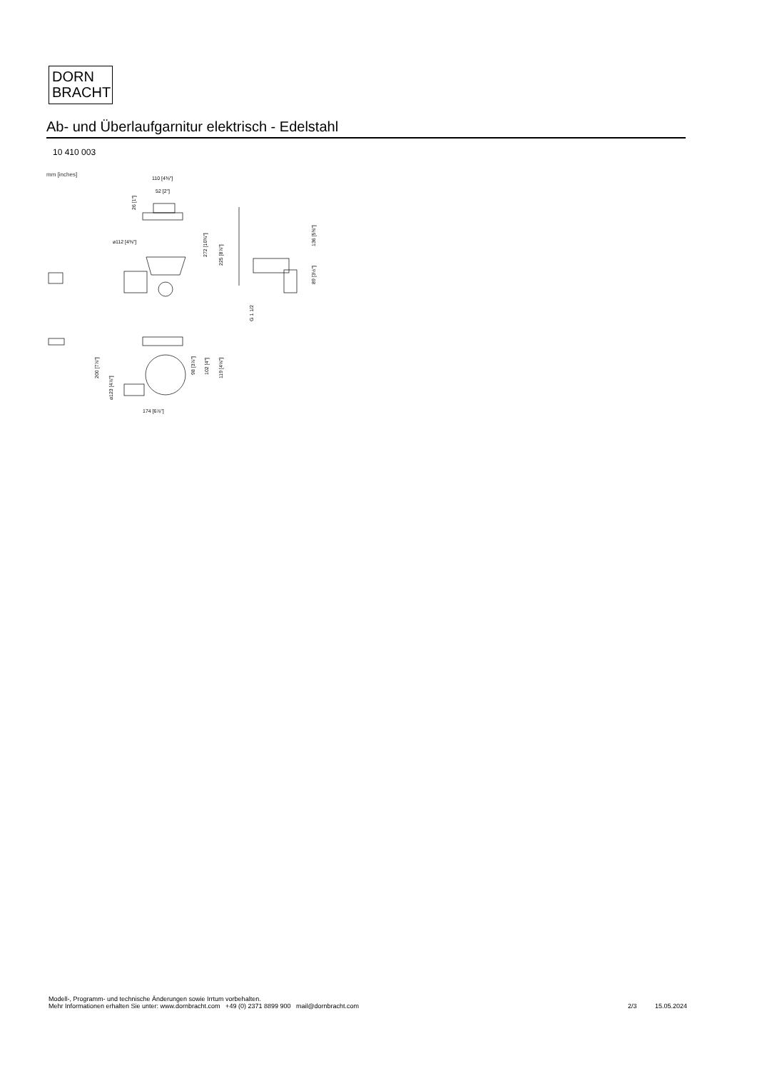DORN
BRACHT
Ab- und Überlaufgarnitur elektrisch - Edelstahl
10 410 003
mm [inches]
110 [4⅜"]
52 [2"]
⌀112 [4⅜"]
26 [1"]
272 [10¾"]
225 [8⅞"]
136 [5⅜"]
89 [3½"]
G 1 1/2
200 [7⅞"]
⌀123 [4⅞"]
98 [3⅞"]
102 [4"]
119 [4⅝"]
174 [6⅞"]
Modell-, Programm- und technische Änderungen sowie Irrtum vorbehalten.
Mehr Informationen erhalten Sie unter: www.dornbracht.com +49 (0) 2371 8899 900 mail@dornbracht.com
2/3 15.05.2024